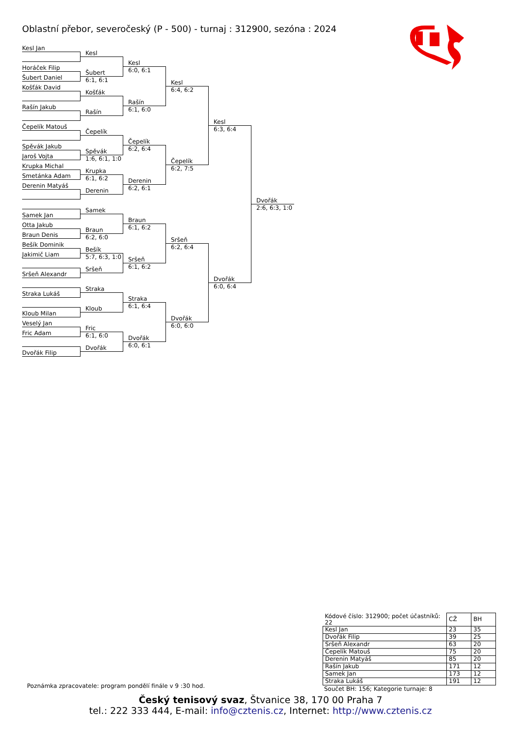Oblastní přebor, severočeský (P - 500) - turnaj : 312900, sezóna : 2024
Kesl Jan
Horáček Filip
Šubert Daniel
Košťák David
Rašín Jakub
Čepelík Matouš
Spěvák Jakub
Jaroš Vojta
Krupka Michal
Smetánka Adam
Derenin Matyáš
Samek Jan
Otta Jakub
Braun Denis
Bešík Dominik
Jakimič Liam
Sršeň Alexandr
Straka Lukáš
Kloub Milan
Veselý Jan
Fric Adam
Dvořák Filip
Kesl
Šubert
6:1, 6:1
Košťák
Rašín
Čepelík
Spěvák
1:6, 6:1, 1:0
Krupka
6:1, 6:2
Derenin
Samek
Braun
6:2, 6:0
Bešík
5:7, 6:3, 1:0
Sršeň
Straka
Kloub
Fric
6:1, 6:0
Dvořák
Kesl
6:0, 6:1
Rašín
6:1, 6:0
Čepelík
6:2, 6:4
Derenin
6:2, 6:1
Braun
6:1, 6:2
Sršeň
6:1, 6:2
Straka
6:1, 6:4
Dvořák
6:0, 6:1
Kesl
6:4, 6:2
Čepelík
6:2, 7:5
Sršeň
6:2, 6:4
Dvořák
6:0, 6:0
Kesl
6:3, 6:4
Dvořák
6:0, 6:4
Dvořák
2:6, 6:3, 1:0
| Kódové číslo: 312900; počet účastníků: 22 | CŽ | BH |
| Kesl Jan | 23 | 35 |
| Dvořák Filip | 39 | 25 |
| Sršeň Alexandr | 63 | 20 |
| Čepelík Matouš | 75 | 20 |
| Derenin Matyáš | 85 | 20 |
| Rašín Jakub | 171 | 12 |
| Samek Jan | 173 | 12 |
| Straka Lukáš | 191 | 12 |
Součet BH: 156; Kategorie turnaje: 8
Poznámka zpracovatele: program pondělí finále v 9 :30 hod.
Český tenisový svaz, Štvanice 38, 170 00 Praha 7
tel.: 222 333 444, E-mail: info@cztenis.cz, Internet: http://www.cztenis.cz